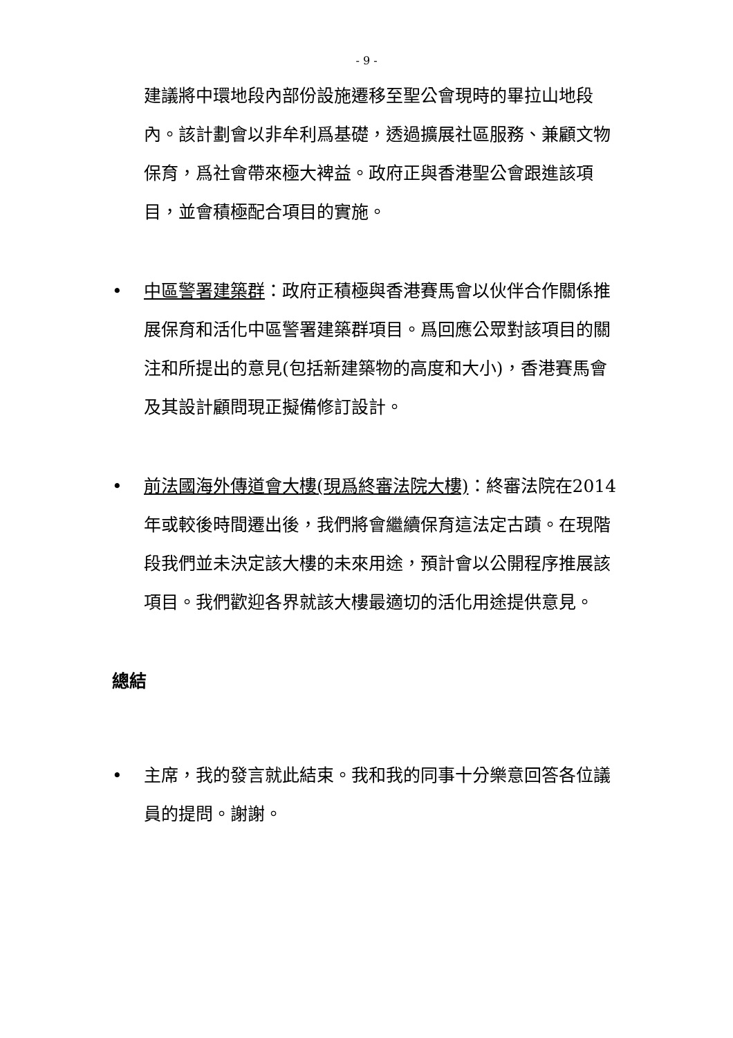- 9 -
建議將中環地段內部份設施遷移至聖公會現時的畢拉山地段內。該計劃會以非牟利爲基礎，透過擴展社區服務、兼顧文物保育，爲社會帶來極大裨益。政府正與香港聖公會跟進該項目，並會積極配合項目的實施。
•
中區警署建築群：政府正積極與香港賽馬會以伙伴合作關係推展保育和活化中區警署建築群項目。爲回應公眾對該項目的關注和所提出的意見(包括新建築物的高度和大小)，香港賽馬會及其設計顧問現正擬備修訂設計。
•
前法國海外傳道會大樓(現爲終審法院大樓)：終審法院在2014年或較後時間遷出後，我們將會繼續保育這法定古蹟。在現階段我們並未決定該大樓的未來用途，預計會以公開程序推展該項目。我們歡迎各界就該大樓最適切的活化用途提供意見。
總結
•
主席，我的發言就此結束。我和我的同事十分樂意回答各位議員的提問。謝謝。